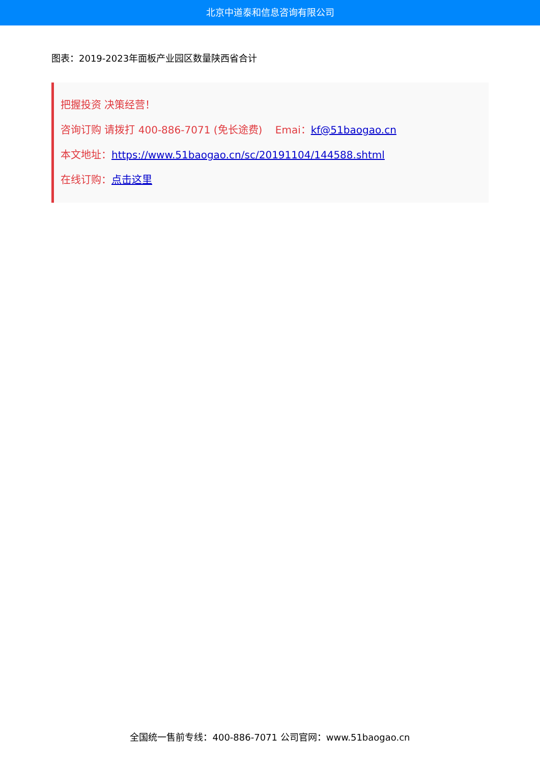北京中道泰和信息咨询有限公司
图表：2019-2023年面板产业园区数量陕西省合计
把握投资 决策经营！
咨询订购 请拨打 400-886-7071 (免长途费) Emai：kf@51baogao.cn
本文地址：https://www.51baogao.cn/sc/20191104/144588.shtml
在线订购：点击这里
全国统一售前专线：400-886-7071 公司官网：www.51baogao.cn